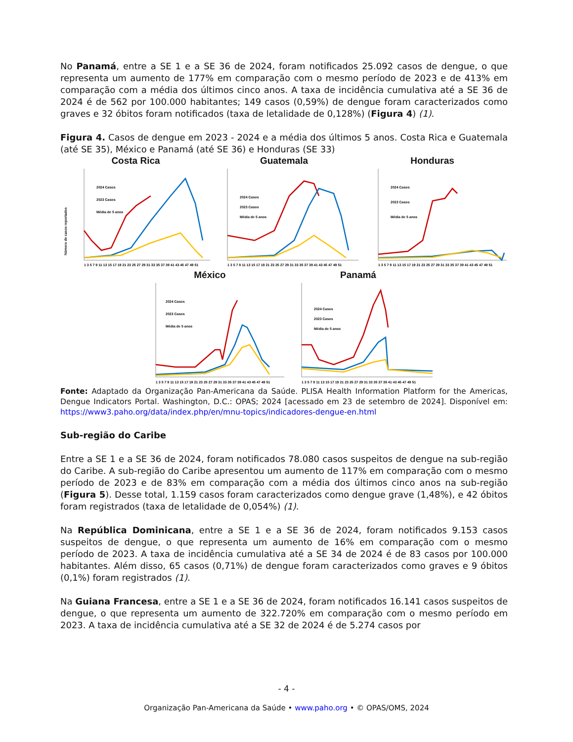No Panamá, entre a SE 1 e a SE 36 de 2024, foram notificados 25.092 casos de dengue, o que representa um aumento de 177% em comparação com o mesmo período de 2023 e de 413% em comparação com a média dos últimos cinco anos. A taxa de incidência cumulativa até a SE 36 de 2024 é de 562 por 100.000 habitantes; 149 casos (0,59%) de dengue foram caracterizados como graves e 32 óbitos foram notificados (taxa de letalidade de 0,128%) (Figura 4) (1).
Figura 4. Casos de dengue em 2023 - 2024 e a média dos últimos 5 anos. Costa Rica e Guatemala (até SE 35), México e Panamá (até SE 36) e Honduras (SE 33)
Costa Rica
Número de casos reportados
2024 Casos
2023 Casos
Média de 5 anos
1 3 5 7 9 11 13 15 17 19 21 23 25 27 29 31 33 35 37 39 41 43 45 47 49 51
Guatemala
2024 Casos
2023 Casos
Média de 5 anos
1 3 5 7 9 11 13 15 17 19 21 23 25 27 29 31 33 35 37 39 41 43 45 47 49 51
Honduras
2024 Casos
2023 Casos
Média de 5 anos
1 3 5 7 9 11 13 15 17 19 21 23 25 27 29 31 33 35 37 39 41 43 45 47 49 51
México
2024 Casos
2023 Casos
Média de 5 anos
1 3 5 7 9 11 13 15 17 19 21 23 25 27 29 31 33 35 37 39 41 43 45 47 49 51
Panamá
2024 Casos
2023 Casos
Média de 5 anos
1 3 5 7 9 11 13 15 17 19 21 23 25 27 29 31 33 35 37 39 41 43 45 47 49 51
Fonte: Adaptado da Organização Pan-Americana da Saúde. PLISA Health Information Platform for the Americas, Dengue Indicators Portal. Washington, D.C.: OPAS; 2024 [acessado em 23 de setembro de 2024]. Disponível em: https://www3.paho.org/data/index.php/en/mnu-topics/indicadores-dengue-en.html
Sub-região do Caribe
Entre a SE 1 e a SE 36 de 2024, foram notificados 78.080 casos suspeitos de dengue na sub-região do Caribe. A sub-região do Caribe apresentou um aumento de 117% em comparação com o mesmo período de 2023 e de 83% em comparação com a média dos últimos cinco anos na sub-região (Figura 5). Desse total, 1.159 casos foram caracterizados como dengue grave (1,48%), e 42 óbitos foram registrados (taxa de letalidade de 0,054%) (1).
Na República Dominicana, entre a SE 1 e a SE 36 de 2024, foram notificados 9.153 casos suspeitos de dengue, o que representa um aumento de 16% em comparação com o mesmo período de 2023. A taxa de incidência cumulativa até a SE 34 de 2024 é de 83 casos por 100.000 habitantes. Além disso, 65 casos (0,71%) de dengue foram caracterizados como graves e 9 óbitos (0,1%) foram registrados (1).
Na Guiana Francesa, entre a SE 1 e a SE 36 de 2024, foram notificados 16.141 casos suspeitos de dengue, o que representa um aumento de 322.720% em comparação com o mesmo período em 2023. A taxa de incidência cumulativa até a SE 32 de 2024 é de 5.274 casos por
- 4 -
Organização Pan-Americana da Saúde • www.paho.org • © OPAS/OMS, 2024